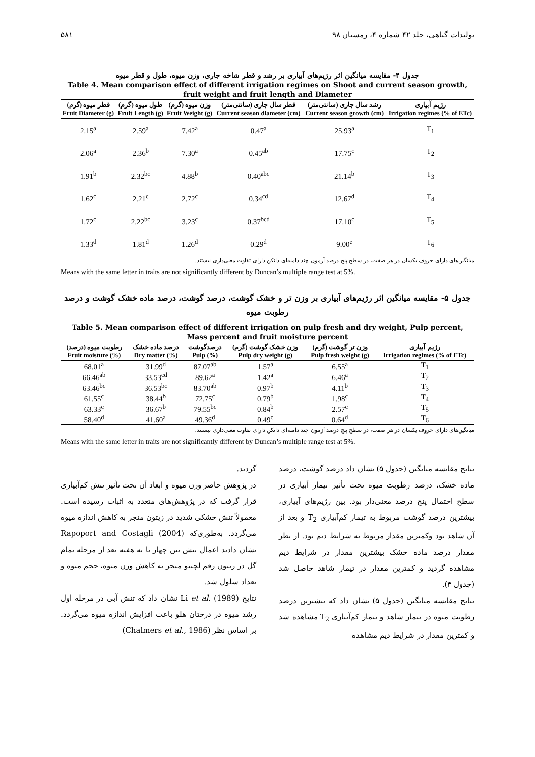۵۸۱ تولیدات گیاهی، جلد ۴۲ شماره ۴، زمستان ۹۸
جدول ۴- مقایسه میانگین اثر رژیم‌های آبیاری بر رشد و قطر شاخه جاری، وزن میوه، طول و قطر میوه
Table 4. Mean comparison effect of different irrigation regimes on Shoot and current season growth, fruit weight and fruit length and Diameter
| قطر میوه (گرم) Fruit Diameter (g) | طول میوه (گرم) Fruit Length (g) | وزن میوه (گرم) Fruit Weight (g) | قطر سال جاری (سانتی‌متر) Current season diameter (cm) | رشد سال جاری (سانتی‌متر) Current season growth (cm) | رژیم آبیاری Irrigation regimes (% of ETc) |
| --- | --- | --- | --- | --- | --- |
| 2.15<sup>a</sup> | 2.59<sup>a</sup> | 7.42<sup>a</sup> | 0.47<sup>a</sup> | 25.93<sup>a</sup> | T<sub>1</sub> |
| 2.06<sup>a</sup> | 2.36<sup>b</sup> | 7.30<sup>a</sup> | 0.45<sup>ab</sup> | 17.75<sup>c</sup> | T<sub>2</sub> |
| 1.91<sup>b</sup> | 2.32<sup>bc</sup> | 4.88<sup>b</sup> | 0.40<sup>abc</sup> | 21.14<sup>b</sup> | T<sub>3</sub> |
| 1.62<sup>c</sup> | 2.21<sup>c</sup> | 2.72<sup>c</sup> | 0.34<sup>cd</sup> | 12.67<sup>d</sup> | T<sub>4</sub> |
| 1.72<sup>c</sup> | 2.22<sup>bc</sup> | 3.23<sup>c</sup> | 0.37<sup>bcd</sup> | 17.10<sup>c</sup> | T<sub>5</sub> |
| 1.33<sup>d</sup> | 1.81<sup>d</sup> | 1.26<sup>d</sup> | 0.29<sup>d</sup> | 9.00<sup>e</sup> | T<sub>6</sub> |
میانگین‌های دارای حروف یکسان در هر صفت، در سطح پنج درصد آزمون چند دامنه‌ای دانکن دارای تفاوت معنی‌داری نیستند.
Means with the same letter in traits are not significantly different by Duncan’s multiple range test at 5%.
جدول ۵- مقایسه میانگین اثر رژیم‌های آبیاری بر وزن تر و خشک گوشت، درصد گوشت، درصد ماده خشک گوشت و درصد رطوبت میوه
Table 5. Mean comparison effect of different irrigation on pulp fresh and dry weight, Pulp percent, Mass percent and fruit moisture percent
| رطوبت میوه (درصد) Fruit moisture (%) | درصد ماده خشک Dry matter (%) | درصدگوشت Pulp (%) | وزن خشک گوشت (گرم) Pulp dry weight (g) | وزن تر گوشت (گرم) Pulp fresh weight (g) | رژیم آبیاری Irrigation regimes (% of ETc) |
| --- | --- | --- | --- | --- | --- |
| 68.01<sup>a</sup> | 31.99<sup>d</sup> | 87.07<sup>ab</sup> | 1.57<sup>a</sup> | 6.55<sup>a</sup> | T<sub>1</sub> |
| 66.46<sup>ab</sup> | 33.53<sup>cd</sup> | 89.62<sup>a</sup> | 1.42<sup>a</sup> | 6.46<sup>a</sup> | T<sub>2</sub> |
| 63.46<sup>bc</sup> | 36.53<sup>bc</sup> | 83.70<sup>ab</sup> | 0.97<sup>b</sup> | 4.11<sup>b</sup> | T<sub>3</sub> |
| 61.55<sup>c</sup> | 38.44<sup>b</sup> | 72.75<sup>c</sup> | 0.79<sup>b</sup> | 1.98<sup>c</sup> | T<sub>4</sub> |
| 63.33<sup>c</sup> | 36.67<sup>b</sup> | 79.55<sup>bc</sup> | 0.84<sup>b</sup> | 2.57<sup>c</sup> | T<sub>5</sub> |
| 58.40<sup>d</sup> | 41.60<sup>a</sup> | 49.36<sup>d</sup> | 0.49<sup>c</sup> | 0.64<sup>d</sup> | T<sub>6</sub> |
میانگین‌های دارای حروف یکسان در هر صفت، در سطح پنج درصد آزمون چند دامنه‌ای دانکن دارای تفاوت معنی‌داری نیستند.
Means with the same letter in traits are not significantly different by Duncan’s multiple range test at 5%.
نتایج مقایسه میانگین (جدول ۵) نشان داد درصد گوشت، درصد ماده خشک، درصد رطوبت میوه تحت تأثیر تیمار آبیاری در سطح احتمال پنج درصد معنی‌دار بود. بین رژیم‌های آبیاری، بیشترین درصد گوشت مربوط به تیمار کم‌آبیاری T<sub>2</sub> و بعد از آن شاهد بود وکمترین مقدار مربوط به شرایط دیم بود. از نظر مقدار درصد ماده خشک بیشترین مقدار در شرایط دیم مشاهده گردید و کمترین مقدار در تیمار شاهد حاصل شد (جدول ۴).
نتایج مقایسه میانگین (جدول ۵) نشان داد که بیشترین درصد رطوبت میوه در تیمار شاهد و تیمار کم‌آبیاری T<sub>2</sub> مشاهده شد و کمترین مقدار در شرایط دیم مشاهده
گردید.
در پژوهش حاضر وزن میوه و ابعاد آن تحت تأثیر تنش کم‌آبیاری قرار گرفت که در پژوهش‌های متعدد به اثبات رسیده است. معمولاً تنش خشکی شدید در زیتون منجر به کاهش اندازه میوه می‌گردد. به‌طوری‌که Rapoport and Costagli (2004) نشان دادند اعمال تنش بین چهار تا نه هفته بعد از مرحله تمام گل در زیتون رقم لچینو منجر به کاهش وزن میوه، حجم میوه و تعداد سلول شد.
نتایج Li et al. (1989) نشان داد که تنش آبی در مرحله اول رشد میوه در درختان هلو باعث افزایش اندازه میوه می‌گردد. بر اساس نظر (Chalmers et al., 1986)